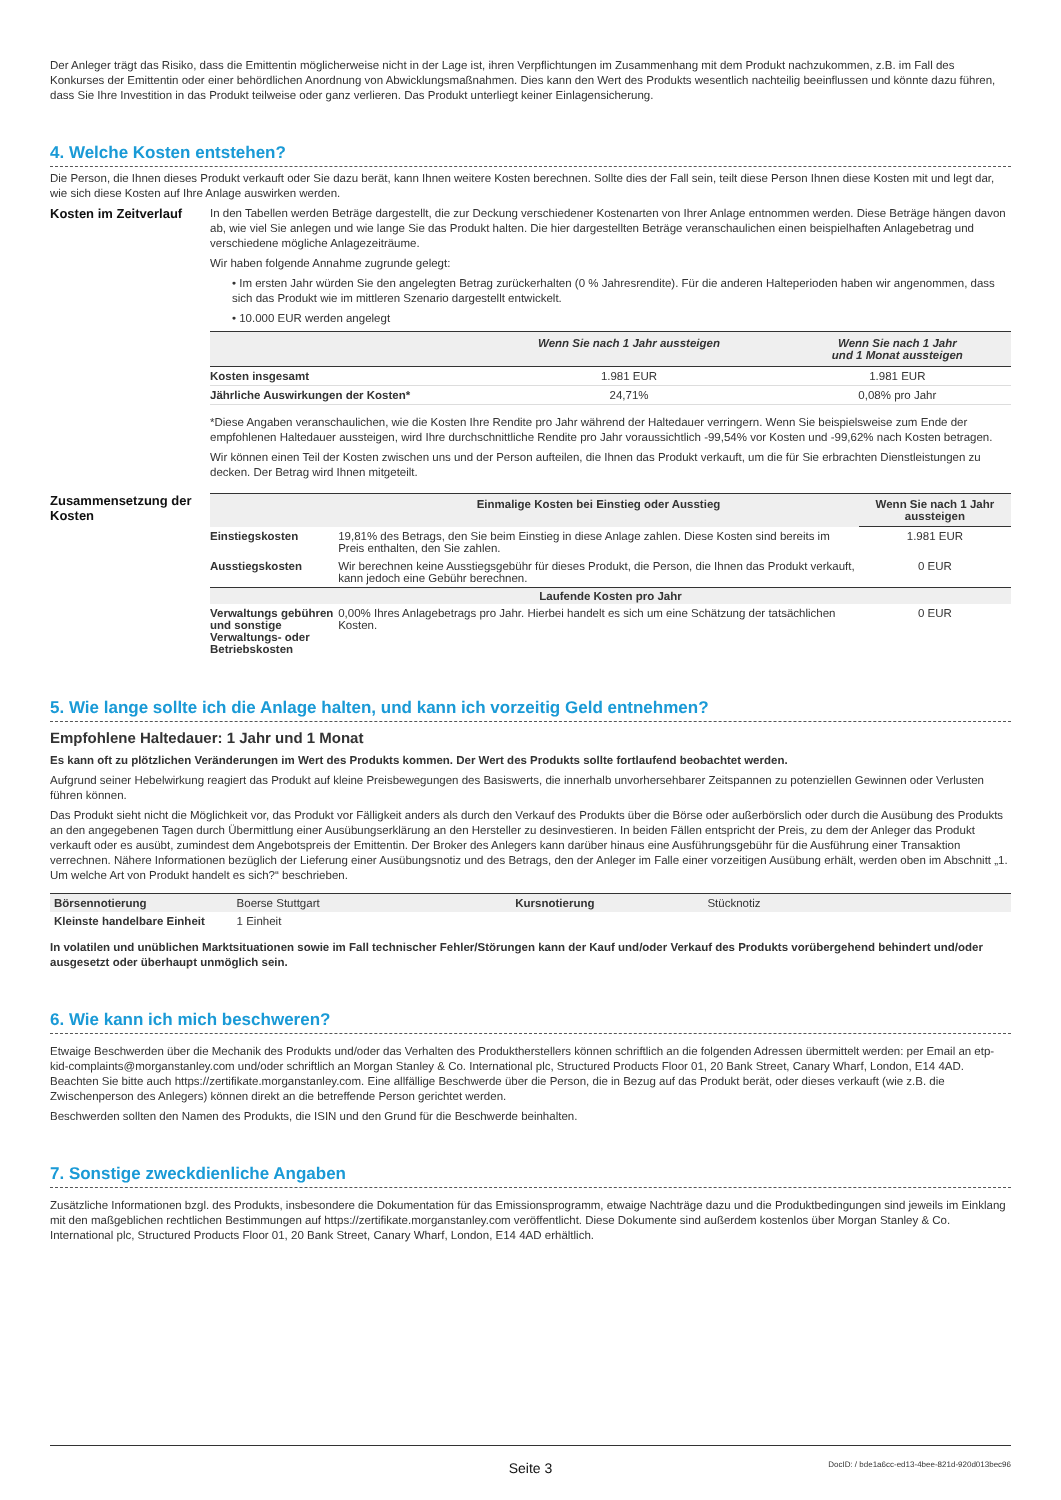Der Anleger trägt das Risiko, dass die Emittentin möglicherweise nicht in der Lage ist, ihren Verpflichtungen im Zusammenhang mit dem Produkt nachzukommen, z.B. im Fall des Konkurses der Emittentin oder einer behördlichen Anordnung von Abwicklungsmaßnahmen. Dies kann den Wert des Produkts wesentlich nachteilig beeinflussen und könnte dazu führen, dass Sie Ihre Investition in das Produkt teilweise oder ganz verlieren. Das Produkt unterliegt keiner Einlagensicherung.
4. Welche Kosten entstehen?
Die Person, die Ihnen dieses Produkt verkauft oder Sie dazu berät, kann Ihnen weitere Kosten berechnen. Sollte dies der Fall sein, teilt diese Person Ihnen diese Kosten mit und legt dar, wie sich diese Kosten auf Ihre Anlage auswirken werden.
Kosten im Zeitverlauf
In den Tabellen werden Beträge dargestellt, die zur Deckung verschiedener Kostenarten von Ihrer Anlage entnommen werden. Diese Beträge hängen davon ab, wie viel Sie anlegen und wie lange Sie das Produkt halten. Die hier dargestellten Beträge veranschaulichen einen beispielhaften Anlagebetrag und verschiedene mögliche Anlagezeiträume.
Wir haben folgende Annahme zugrunde gelegt:
• Im ersten Jahr würden Sie den angelegten Betrag zurückerhalten (0 % Jahresrendite). Für die anderen Halteperioden haben wir angenommen, dass sich das Produkt wie im mittleren Szenario dargestellt entwickelt.
• 10.000 EUR werden angelegt
| | Wenn Sie nach 1 Jahr aussteigen | Wenn Sie nach 1 Jahr und 1 Monat aussteigen |
| --- | --- | --- |
| Kosten insgesamt | 1.981 EUR | 1.981 EUR |
| Jährliche Auswirkungen der Kosten* | 24,71% | 0,08% pro Jahr |
*Diese Angaben veranschaulichen, wie die Kosten Ihre Rendite pro Jahr während der Haltedauer verringern. Wenn Sie beispielsweise zum Ende der empfohlenen Haltedauer aussteigen, wird Ihre durchschnittliche Rendite pro Jahr voraussichtlich -99,54% vor Kosten und -99,62% nach Kosten betragen.
Wir können einen Teil der Kosten zwischen uns und der Person aufteilen, die Ihnen das Produkt verkauft, um die für Sie erbrachten Dienstleistungen zu decken. Der Betrag wird Ihnen mitgeteilt.
Zusammensetzung der Kosten
| | Einmalige Kosten bei Einstieg oder Ausstieg | Wenn Sie nach 1 Jahr aussteigen |
| --- | --- | --- |
| Einstiegskosten | 19,81% des Betrags, den Sie beim Einstieg in diese Anlage zahlen. Diese Kosten sind bereits im Preis enthalten, den Sie zahlen. | 1.981 EUR |
| Ausstiegskosten | Wir berechnen keine Ausstiegsgebühr für dieses Produkt, die Person, die Ihnen das Produkt verkauft, kann jedoch eine Gebühr berechnen. | 0 EUR |
| Laufende Kosten pro Jahr | | |
| Verwaltungs gebühren und sonstige Verwaltungs- oder Betriebskosten | 0,00% Ihres Anlagebetrags pro Jahr. Hierbei handelt es sich um eine Schätzung der tatsächlichen Kosten. | 0 EUR |
5. Wie lange sollte ich die Anlage halten, und kann ich vorzeitig Geld entnehmen?
Empfohlene Haltedauer: 1 Jahr und 1 Monat
Es kann oft zu plötzlichen Veränderungen im Wert des Produkts kommen. Der Wert des Produkts sollte fortlaufend beobachtet werden.
Aufgrund seiner Hebelwirkung reagiert das Produkt auf kleine Preisbewegungen des Basiswerts, die innerhalb unvorhersehbarer Zeitspannen zu potenziellen Gewinnen oder Verlusten führen können.
Das Produkt sieht nicht die Möglichkeit vor, das Produkt vor Fälligkeit anders als durch den Verkauf des Produkts über die Börse oder außerbörslich oder durch die Ausübung des Produkts an den angegebenen Tagen durch Übermittlung einer Ausübungserklärung an den Hersteller zu desinvestieren. In beiden Fällen entspricht der Preis, zu dem der Anleger das Produkt verkauft oder es ausübt, zumindest dem Angebotspreis der Emittentin. Der Broker des Anlegers kann darüber hinaus eine Ausführungsgebühr für die Ausführung einer Transaktion verrechnen. Nähere Informationen bezüglich der Lieferung einer Ausübungsnotiz und des Betrags, den der Anleger im Falle einer vorzeitigen Ausübung erhält, werden oben im Abschnitt „1. Um welche Art von Produkt handelt es sich?“ beschrieben.
| Börsennotierung | Boerse Stuttgart | Kursnotierung | Stücknotiz |
| Kleinste handelbare Einheit | 1 Einheit | | |
In volatilen und unüblichen Marktsituationen sowie im Fall technischer Fehler/Störungen kann der Kauf und/oder Verkauf des Produkts vorübergehend behindert und/oder ausgesetzt oder überhaupt unmöglich sein.
6. Wie kann ich mich beschweren?
Etwaige Beschwerden über die Mechanik des Produkts und/oder das Verhalten des Produktherstellers können schriftlich an die folgenden Adressen übermittelt werden: per Email an etp-kid-complaints@morganstanley.com und/oder schriftlich an Morgan Stanley & Co. International plc, Structured Products Floor 01, 20 Bank Street, Canary Wharf, London, E14 4AD. Beachten Sie bitte auch https://zertifikate.morganstanley.com. Eine allfällige Beschwerde über die Person, die in Bezug auf das Produkt berät, oder dieses verkauft (wie z.B. die Zwischenperson des Anlegers) können direkt an die betreffende Person gerichtet werden.
Beschwerden sollten den Namen des Produkts, die ISIN und den Grund für die Beschwerde beinhalten.
7. Sonstige zweckdienliche Angaben
Zusätzliche Informationen bzgl. des Produkts, insbesondere die Dokumentation für das Emissionsprogramm, etwaige Nachträge dazu und die Produktbedingungen sind jeweils im Einklang mit den maßgeblichen rechtlichen Bestimmungen auf https://zertifikate.morganstanley.com veröffentlicht. Diese Dokumente sind außerdem kostenlos über Morgan Stanley & Co. International plc, Structured Products Floor 01, 20 Bank Street, Canary Wharf, London, E14 4AD erhältlich.
Seite 3 DocID: / bde1a6cc-ed13-4bee-821d-920d013bec96